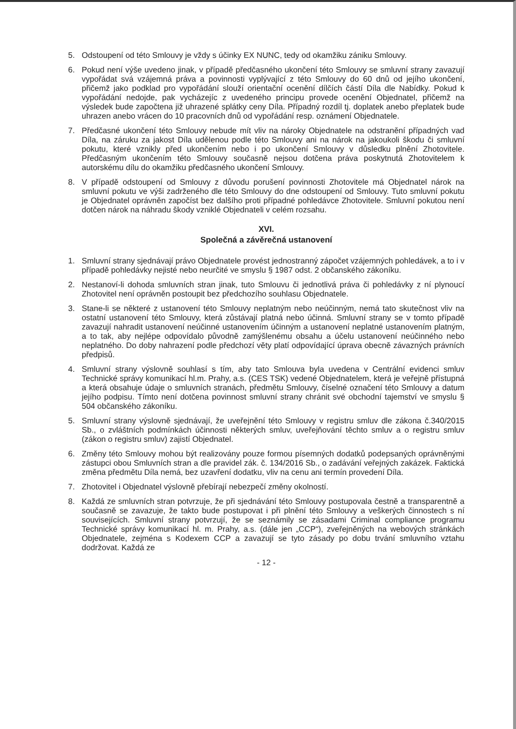5. Odstoupení od této Smlouvy je vždy s účinky EX NUNC, tedy od okamžiku zániku Smlouvy.
6. Pokud není výše uvedeno jinak, v případě předčasného ukončení této Smlouvy se smluvní strany zavazují vypořádat svá vzájemná práva a povinnosti vyplývající z této Smlouvy do 60 dnů od jejího ukončení, přičemž jako podklad pro vypořádání slouží orientační ocenění dílčích částí Díla dle Nabídky. Pokud k vypořádání nedojde, pak vycházejíc z uvedeného principu provede ocenění Objednatel, přičemž na výsledek bude započtena již uhrazené splátky ceny Díla. Případný rozdíl tj. doplatek anebo přeplatek bude uhrazen anebo vrácen do 10 pracovních dnů od vypořádání resp. oznámení Objednatele.
7. Předčasné ukončení této Smlouvy nebude mít vliv na nároky Objednatele na odstranění případných vad Díla, na záruku za jakost Díla udělenou podle této Smlouvy ani na nárok na jakoukoli škodu či smluvní pokutu, které vznikly před ukončením nebo i po ukončení Smlouvy v důsledku plnění Zhotovitele. Předčasným ukončením této Smlouvy současně nejsou dotčena práva poskytnutá Zhotovitelem k autorskému dílu do okamžiku předčasného ukončení Smlouvy.
8. V případě odstoupení od Smlouvy z důvodu porušení povinnosti Zhotovitele má Objednatel nárok na smluvní pokutu ve výši zadrženého dle této Smlouvy do dne odstoupení od Smlouvy. Tuto smluvní pokutu je Objednatel oprávněn započíst bez dalšího proti případné pohledávce Zhotovitele. Smluvní pokutou není dotčen nárok na náhradu škody vzniklé Objednateli v celém rozsahu.
XVI.
Společná a závěrečná ustanovení
1. Smluvní strany sjednávají právo Objednatele provést jednostranný zápočet vzájemných pohledávek, a to i v případě pohledávky nejisté nebo neurčité ve smyslu § 1987 odst. 2 občanského zákoníku.
2. Nestanoví-li dohoda smluvních stran jinak, tuto Smlouvu či jednotlivá práva či pohledávky z ní plynoucí Zhotovitel není oprávněn postoupit bez předchozího souhlasu Objednatele.
3. Stane-li se některé z ustanovení této Smlouvy neplatným nebo neúčinným, nemá tato skutečnost vliv na ostatní ustanovení této Smlouvy, která zůstávají platná nebo účinná. Smluvní strany se v tomto případě zavazují nahradit ustanovení neúčinné ustanovením účinným a ustanovení neplatné ustanovením platným, a to tak, aby nejlépe odpovídalo původně zamýšlenému obsahu a účelu ustanovení neúčinného nebo neplatného. Do doby nahrazení podle předchozí věty platí odpovídající úprava obecně závazných právních předpisů.
4. Smluvní strany výslovně souhlasí s tím, aby tato Smlouva byla uvedena v Centrální evidenci smluv Technické správy komunikací hl.m. Prahy, a.s. (CES TSK) vedené Objednatelem, která je veřejně přístupná a která obsahuje údaje o smluvních stranách, předmětu Smlouvy, číselné označení této Smlouvy a datum jejího podpisu. Tímto není dotčena povinnost smluvní strany chránit své obchodní tajemství ve smyslu § 504 občanského zákoníku.
5. Smluvní strany výslovně sjednávají, že uveřejnění této Smlouvy v registru smluv dle zákona č.340/2015 Sb., o zvláštních podmínkách účinnosti některých smluv, uveřejňování těchto smluv a o registru smluv (zákon o registru smluv) zajistí Objednatel.
6. Změny této Smlouvy mohou být realizovány pouze formou písemných dodatků podepsaných oprávněnými zástupci obou Smluvních stran a dle pravidel zák. č. 134/2016 Sb., o zadávání veřejných zakázek. Faktická změna předmětu Díla nemá, bez uzavření dodatku, vliv na cenu ani termín provedení Díla.
7. Zhotovitel i Objednatel výslovně přebírají nebezpečí změny okolností.
8. Každá ze smluvních stran potvrzuje, že při sjednávání této Smlouvy postupovala čestně a transparentně a současně se zavazuje, že takto bude postupovat i při plnění této Smlouvy a veškerých činnostech s ní souvisejících. Smluvní strany potvrzují, že se seznámily se zásadami Criminal compliance programu Technické správy komunikací hl. m. Prahy, a.s. (dále jen „CCP“), zveřejněných na webových stránkách Objednatele, zejména s Kodexem CCP a zavazují se tyto zásady po dobu trvání smluvního vztahu dodržovat. Každá ze
- 12 -